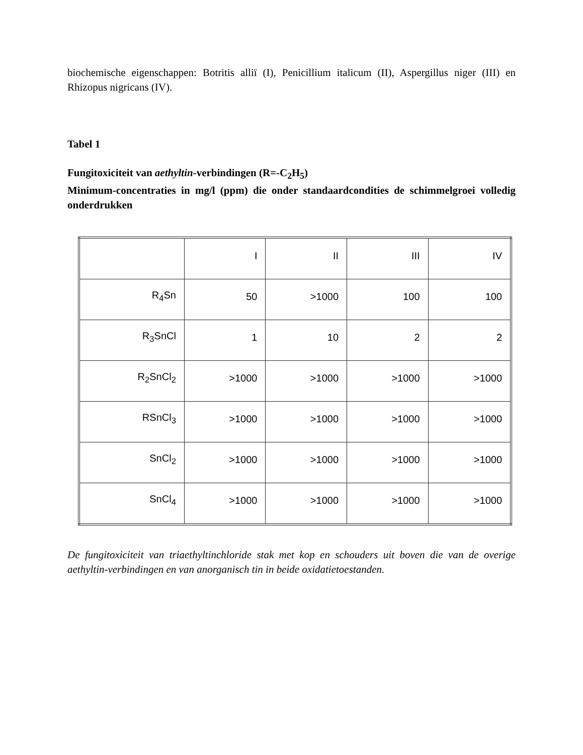biochemische eigenschappen: Botritis alliï (I), Penicillium italicum (II), Aspergillus niger (III) en Rhizopus nigricans (IV).
Tabel 1
Fungitoxiciteit van aethyltin-verbindingen (R=-C<sub>2</sub>H<sub>5</sub>)
Minimum-concentraties in mg/l (ppm) die onder standaardcondities de schimmelgroei volledig onderdrukken
| | I | II | III | IV |
| R<sub>4</sub>Sn | 50 | >1000 | 100 | 100 |
| R<sub>3</sub>SnCl | 1 | 10 | 2 | 2 |
| R<sub>2</sub>SnCl<sub>2</sub> | >1000 | >1000 | >1000 | >1000 |
| RSnCl<sub>3</sub> | >1000 | >1000 | >1000 | >1000 |
| SnCl<sub>2</sub> | >1000 | >1000 | >1000 | >1000 |
| SnCl<sub>4</sub> | >1000 | >1000 | >1000 | >1000 |
De fungitoxiciteit van triaethyltinchloride stak met kop en schouders uit boven die van de overige aethyltin-verbindingen en van anorganisch tin in beide oxidatietoestanden.